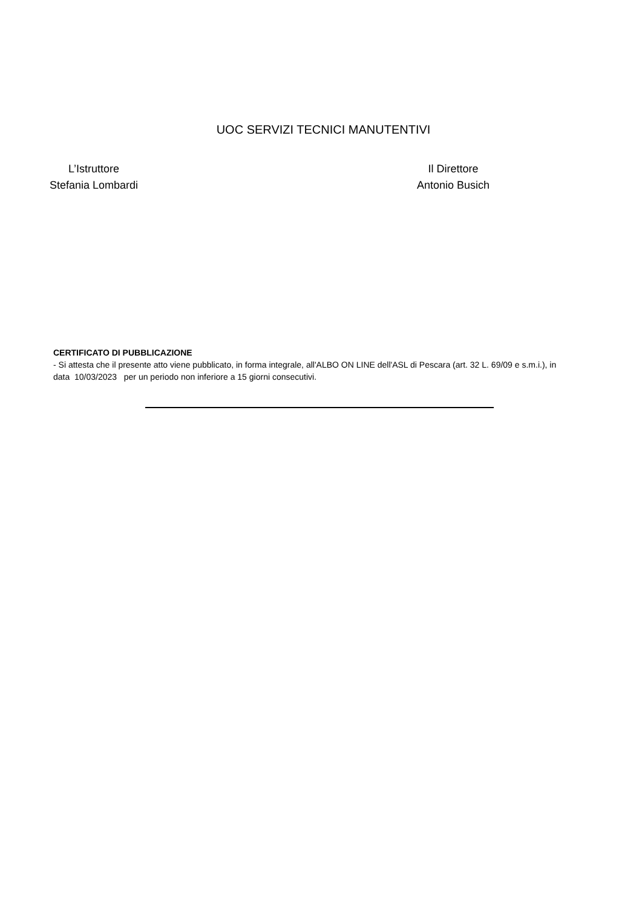UOC SERVIZI TECNICI MANUTENTIVI
L’Istruttore
Stefania Lombardi
Il Direttore
Antonio Busich
CERTIFICATO DI PUBBLICAZIONE
- Si attesta che il presente atto viene pubblicato, in forma integrale, all'ALBO ON LINE dell'ASL di Pescara (art. 32 L. 69/09 e s.m.i.), in data 10/03/2023 per un periodo non inferiore a 15 giorni consecutivi.